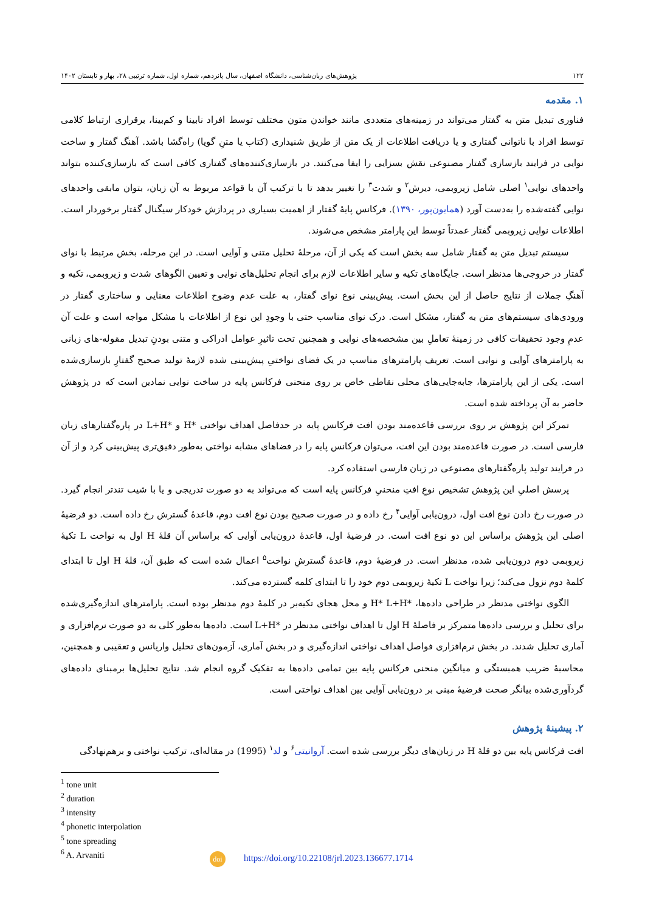۱۲۲ پژوهش‌های زبان‌شناسی، دانشگاه اصفهان، سال پانزدهم، شماره اول، شماره ترتیبی ۲۸، بهار و تابستان ۱۴۰۲
۱. مقدمه
فناوری تبدیل متن به گفتار می‌تواند در زمینه‌های متعددی مانند خواندن متون مختلف توسط افراد نابینا و کم‌بینا، برقراری ارتباط کلامی توسط افراد با ناتوانی گفتاری و یا دریافت اطلاعات از یک متن از طریق شنیداری (کتاب یا متنِ گویا) راه‌گشا باشد. آهنگ گفتار و ساخت نوایی در فرایند بازسازی گفتار مصنوعی نقش بسزایی را ایفا می‌کنند. در بازسازی‌کننده‌های گفتاری کافی است که بازسازی‌کننده بتواند واحدهای نوایی<sup>۱</sup> اصلی شامل زیروبمی، دیرش<sup>۲</sup> و شدت<sup>۳</sup> را تغییر بدهد تا با ترکیب آن با قواعد مربوط به آن زبان، بتوان مابقی واحدهای نوایی گفته‌شده را به‌دست آورد (همایون‌پور، ۱۳۹۰). فرکانس پایهٔ گفتار از اهمیت بسیاری در پردازش خودکار سیگنال گفتار برخوردار است. اطلاعات نوایی زیروبمی گفتار عمدتاً توسط این پارامتر مشخص می‌شوند.
سیستم تبدیل متن به گفتار شامل سه بخش است که یکی از آن، مرحلهٔ تحلیل متنی و آوایی است. در این مرحله، بخش مرتبط با نوای گفتار در خروجی‌ها مدنظر است. جایگاه‌های تکیه و سایر اطلاعات لازم برای انجام تحلیل‌های نوایی و تعیین الگوهای شدت و زیروبمی، تکیه و آهنگِ جملات از نتایج حاصل از این بخش است. پیش‌بینی نوع نوای گفتار، به علت عدم وضوح اطلاعات معنایی و ساختاری گفتار در ورودی‌های سیستم‌های متن به گفتار، مشکل است. درک نوای مناسب حتی با وجودِ این نوع از اطلاعات با مشکل مواجه است و علت آن عدمِ وجود تحقیقات کافی در زمینهٔ تعاملِ بین مشخصه‌های نوایی و همچنین تحت تاثیرِ عوامل ادراکی و متنی بودنِ تبدیل مقوله-های زبانی به پارامترهای آوایی و نوایی است. تعریف پارامترهای مناسب در یک فضای نواختیِ پیش‌بینی شده لازمهٔ تولید صحیح گفتارِ بازسازی‌شده است. یکی از این پارامترها، جابه‌جایی‌های محلی نقاطی خاص بر روی منحنی فرکانس پایه در ساخت نوایی نمادین است که در پژوهش حاضر به آن پرداخته شده است.
تمرکز این پژوهش بر روی بررسی قاعده‌مند بودن افت فرکانس پایه در حدفاصل اهداف نواختی *H و *L+H در پاره‌گفتارهای زبان فارسی است. در صورت قاعده‌مند بودن این افت، می‌توان فرکانس پایه را در فضاهای مشابه نواختی به‌طور دقیق‌تری پیش‌بینی کرد و از آن در فرایند تولید پاره‌گفتارهای مصنوعی در زبان فارسی استفاده کرد.
پرسش اصلیِ این پژوهش تشخیص نوعِ افتِ منحنیِ فرکانس پایه است که می‌تواند به دو صورت تدریجی و یا با شیب تندتر انجام گیرد. در صورت رخ دادن نوع افت اول، درون‌یابی آوایی<sup>۴</sup> رخ داده و در صورت صحیح بودن نوع افت دوم، قاعدهٔ گسترش رخ داده است. دو فرضیهٔ اصلی این پژوهش براساس این دو نوع افت است. در فرضیهٔ اول، قاعدهٔ درون‌یابی آوایی که براساس آن قلهٔ H اول به نواخت L تکیهٔ زیروبمی دوم درون‌یابی شده، مدنظر است. در فرضیهٔ دوم، قاعدهٔ گسترشِ نواخت<sup>۵</sup> اعمال شده است که طبق آن، قلهٔ H اول تا ابتدای کلمهٔ دوم نزول می‌کند؛ زیرا نواخت L تکیهٔ زیروبمی دوم خود را تا ابتدای کلمه گسترده می‌کند.
الگوی نواختی مدنظر در طراحی داده‌ها، *H* L+H و محل هجای تکیه‌بر در کلمهٔ دوم مدنظر بوده است. پارامترهای اندازه‌گیری‌شده برای تحلیل و بررسی داده‌ها متمرکز بر فاصلهٔ H اول تا اهداف نواختی مدنظر در *L+H است. داده‌ها به‌طور کلی به دو صورت نرم‌افزاری و آماری تحلیل شدند. در بخش نرم‌افزاری فواصل اهداف نواختی اندازه‌گیری و در بخش آماری، آزمون‌های تحلیل واریانس و تعقیبی و همچنین، محاسبهٔ ضریب همبستگی و میانگین منحنی فرکانس پایه بین تمامی داده‌ها به تفکیک گروه انجام شد. نتایج تحلیل‌ها برمبنای داده‌های گردآوری‌شده بیانگر صحت فرضیهٔ مبنی بر درون‌یابی آوایی بین اهداف نواختی است.
۲. پیشینهٔ پژوهش
افت فرکانس پایه بین دو قلهٔ H در زبان‌های دیگر بررسی شده است. آروانیتی<sup>۶</sup> و لد<sup>۱</sup> (1995) در مقاله‌ای، ترکیب نواختی و برهم‌نهادگی
<sup>1</sup> tone unit
<sup>2</sup> duration
<sup>3</sup> intensity
<sup>4</sup> phonetic interpolation
<sup>5</sup> tone spreading
<sup>6</sup> A. Arvaniti
doi https://doi.org/10.22108/jrl.2023.136677.1714